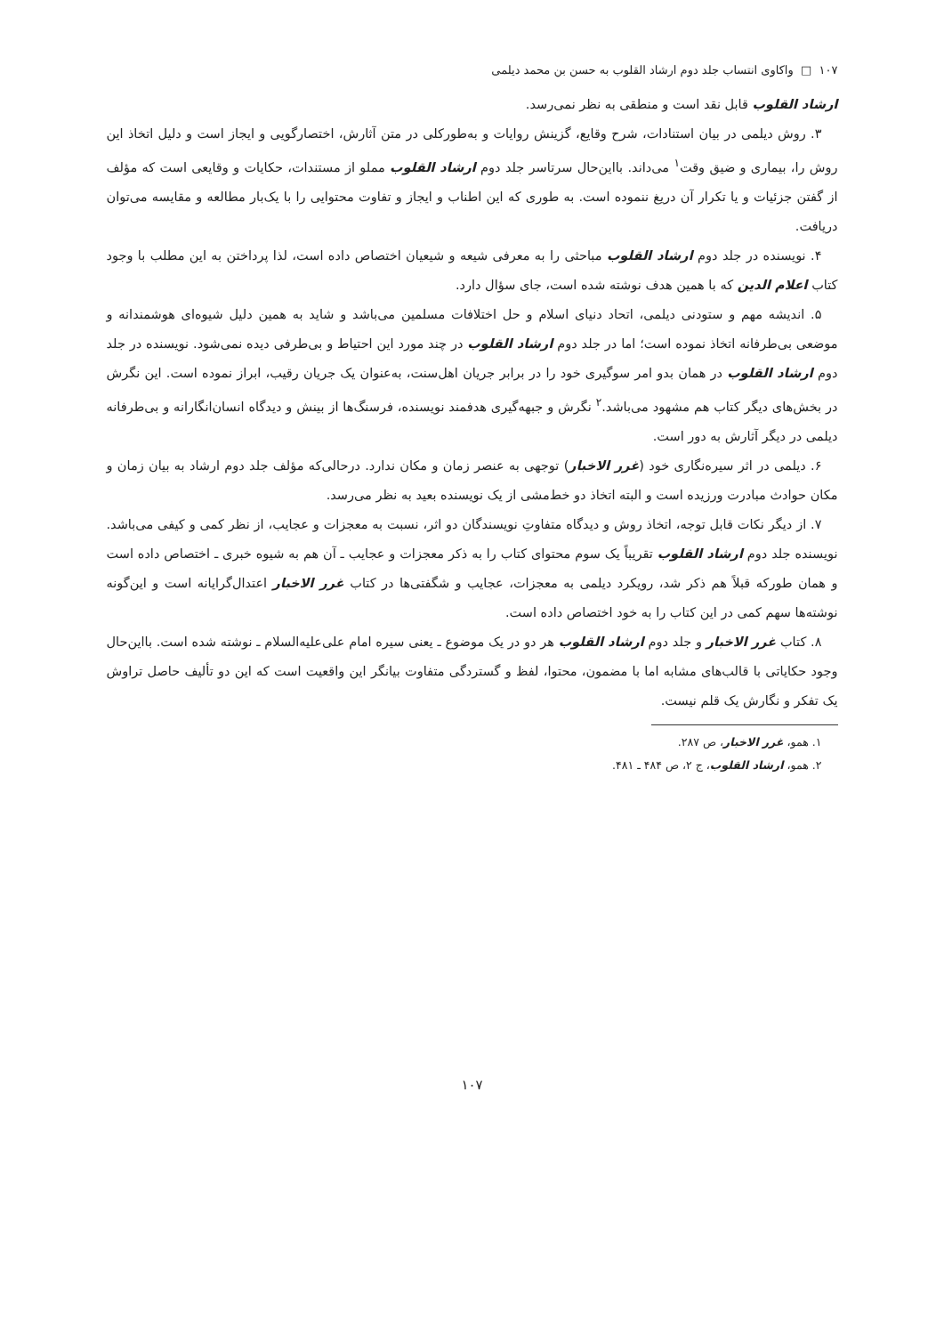۱۰۷ □ واکاوی انتساب جلد دوم ارشاد القلوب به حسن بن محمد دیلمی
ارشاد القلوب قابل نقد است و منطقی به نظر نمی‌رسد.
۳. روش دیلمی در بیان استنادات، شرح وقایع، گزینش روایات و به‌طورکلی در متن آثارش، اختصارگویی و ایجاز است و دلیل اتخاذ این روش را، بیماری و ضیق وقت<sup>۱</sup> می‌داند. بااین‌حال سرتاسر جلد دوم ارشاد القلوب مملو از مستندات، حکایات و وقایعی است که مؤلف از گفتن جزئیات و یا تکرار آن دریغ ننموده است. به طوری که این اطناب و ایجاز و تفاوت محتوایی را با یک‌بار مطالعه و مقایسه می‌توان دریافت.
۴. نویسنده در جلد دوم ارشاد القلوب مباحثی را به معرفی شیعه و شیعیان اختصاص داده است، لذا پرداختن به این مطلب با وجود کتاب اعلام الدین که با همین هدف نوشته شده است، جای سؤال دارد.
۵. اندیشه مهم و ستودنی دیلمی، اتحاد دنیای اسلام و حل اختلافات مسلمین می‌باشد و شاید به همین دلیل شیوه‌ای هوشمندانه و موضعی بی‌طرفانه اتخاذ نموده است؛ اما در جلد دوم ارشاد القلوب در چند مورد این احتیاط و بی‌طرفی دیده نمی‌شود. نویسنده در جلد دوم ارشاد القلوب در همان بدو امر سوگیری خود را در برابر جریان اهل‌سنت، به‌عنوان یک جریان رقیب، ابراز نموده است. این نگرش در بخش‌های دیگر کتاب هم مشهود می‌باشد.<sup>۲</sup> نگرش و جبهه‌گیری هدفمند نویسنده، فرسنگ‌ها از بینش و دیدگاه انسان‌انگارانه و بی‌طرفانه دیلمی در دیگر آثارش به دور است.
۶. دیلمی در اثر سیره‌نگاری خود (غرر الاخبار) توجهی به عنصر زمان و مکان ندارد. درحالی‌که مؤلف جلد دوم ارشاد به بیان زمان و مکان حوادث مبادرت ورزیده است و البته اتخاذ دو خط‌مشی از یک نویسنده بعید به نظر می‌رسد.
۷. از دیگر نکات قابل توجه، اتخاذ روش و دیدگاه متفاوتِ نویسندگان دو اثر، نسبت به معجزات و عجایب، از نظر کمی و کیفی می‌باشد. نویسنده جلد دوم ارشاد القلوب تقریباً یک سوم محتوای کتاب را به ذکر معجزات و عجایب ـ آن هم به شیوه خبری ـ اختصاص داده است و همان طورکه قبلاً هم ذکر شد، رویکرد دیلمی به معجزات، عجایب و شگفتی‌ها در کتاب غرر الاخبار اعتدال‌گرایانه است و این‌گونه نوشته‌ها سهم کمی در این کتاب را به خود اختصاص داده است.
۸. کتاب غرر الاخبار و جلد دوم ارشاد القلوب هر دو در یک موضوع ـ یعنی سیره امام علی‌علیه‌السلام ـ نوشته شده است. بااین‌حال وجود حکایاتی با قالب‌های مشابه اما با مضمون، محتوا، لفظ و گستردگی متفاوت بیانگر این واقعیت است که این دو تألیف حاصل تراوش یک تفکر و نگارش یک قلم نیست.
۱. همو، غرر الاخبار، ص ۲۸۷.
۲. همو، ارشاد القلوب، ج ۲، ص ۴۸۴ ـ ۴۸۱.
۱۰۷